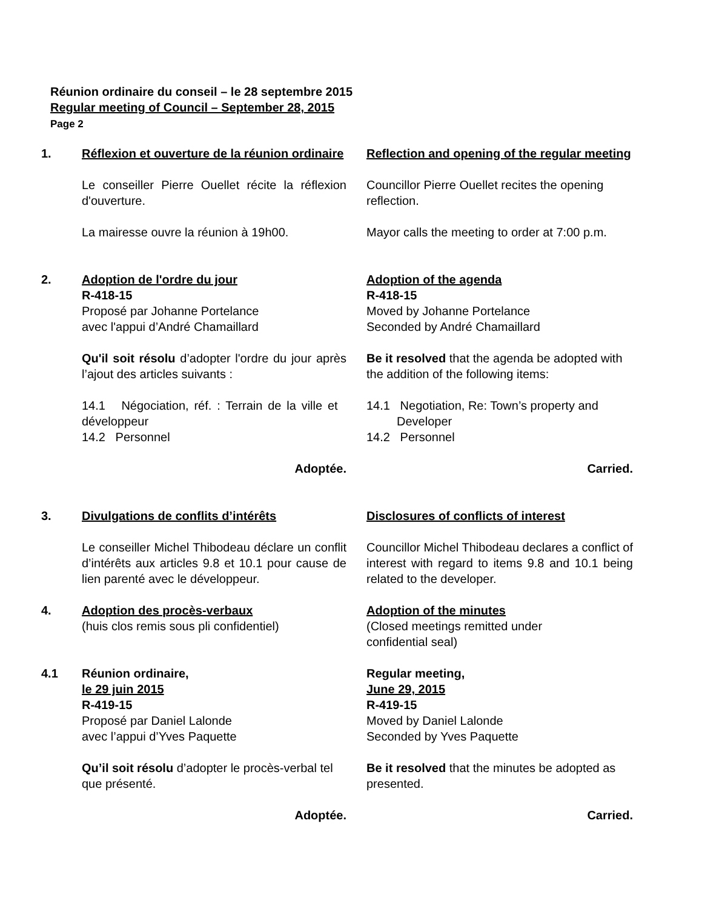Réunion ordinaire du conseil – le 28 septembre 2015
Regular meeting of Council – September 28, 2015
Page 2
1. Réflexion et ouverture de la réunion ordinaire
Reflection and opening of the regular meeting
Le conseiller Pierre Ouellet récite la réflexion d'ouverture.
Councillor Pierre Ouellet recites the opening reflection.
La mairesse ouvre la réunion à 19h00.
Mayor calls the meeting to order at 7:00 p.m.
2. Adoption de l'ordre du jour
R-418-15
Proposé par Johanne Portelance
avec l'appui d’André Chamaillard
Adoption of the agenda
R-418-15
Moved by Johanne Portelance
Seconded by André Chamaillard
Qu'il soit résolu d’adopter l'ordre du jour après l’ajout des articles suivants :
Be it resolved that the agenda be adopted with the addition of the following items:
14.1 Négociation, réf. : Terrain de la ville et développeur
14.2 Personnel
14.1 Negotiation, Re: Town’s property and
Developer
14.2 Personnel
Adoptée. Carried.
3. Divulgations de conflits d’intérêts Disclosures of conflicts of interest
Le conseiller Michel Thibodeau déclare un conflit d’intérêts aux articles 9.8 et 10.1 pour cause de lien parenté avec le développeur.
Councillor Michel Thibodeau declares a conflict of interest with regard to items 9.8 and 10.1 being related to the developer.
4. Adoption des procès-verbaux
(huis clos remis sous pli confidentiel)
Adoption of the minutes
(Closed meetings remitted under
confidential seal)
4.1 Réunion ordinaire,
le 29 juin 2015
R-419-15
Proposé par Daniel Lalonde
avec l’appui d’Yves Paquette
Regular meeting,
June 29, 2015
R-419-15
Moved by Daniel Lalonde
Seconded by Yves Paquette
Qu’il soit résolu d’adopter le procès-verbal tel que présenté.
Be it resolved that the minutes be adopted as presented.
Adoptée. Carried.